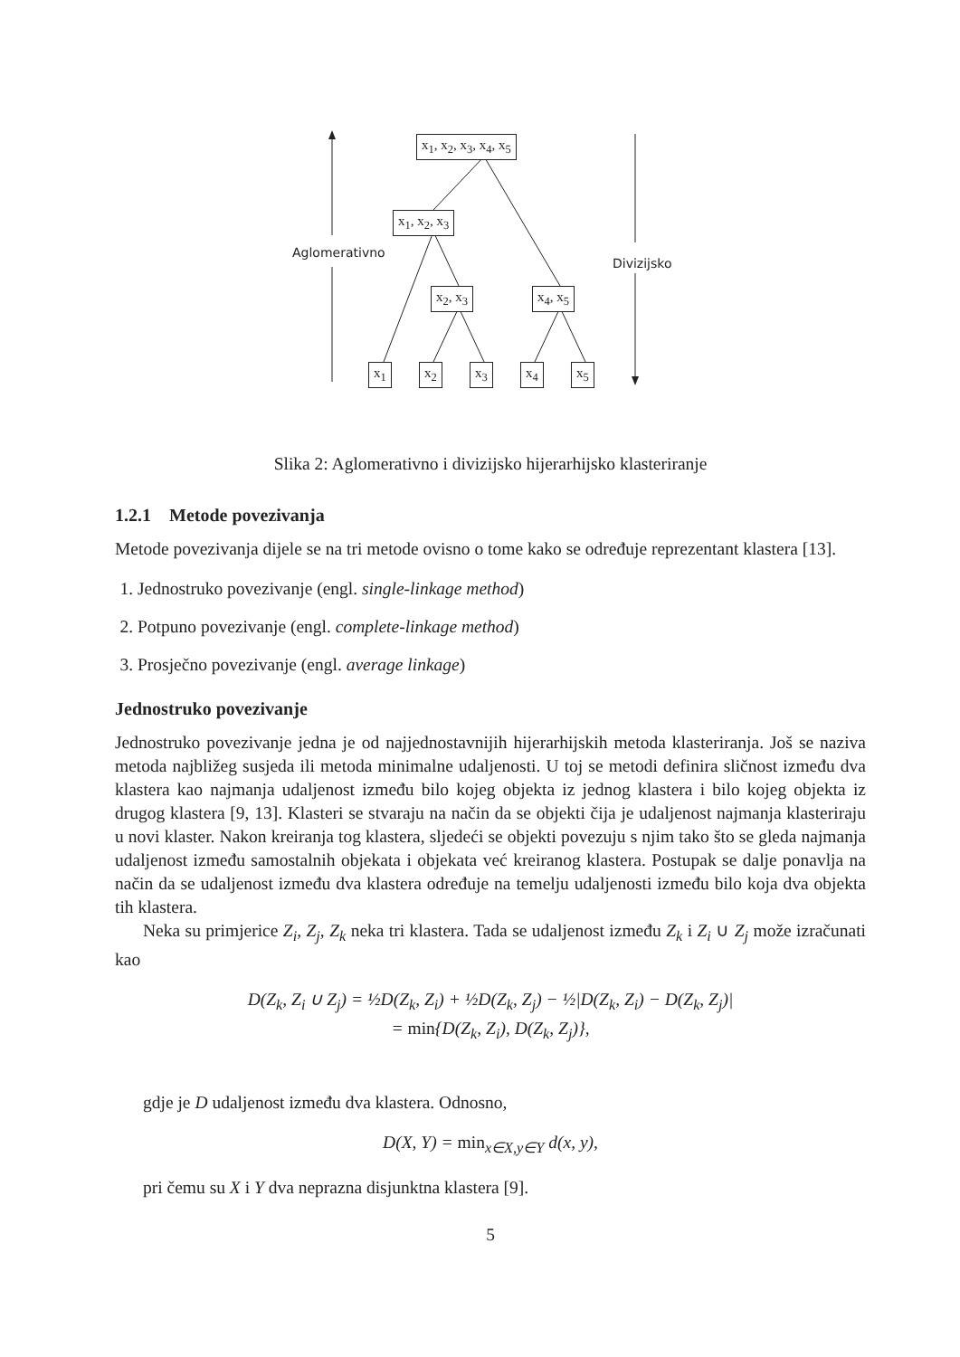Aglomerativno
Divizijsko
x<sub>1</sub>, x<sub>2</sub>, x<sub>3</sub>, x<sub>4</sub>, x<sub>5</sub>
x<sub>1</sub>, x<sub>2</sub>, x<sub>3</sub>
x<sub>2</sub>, x<sub>3</sub> x<sub>4</sub>, x<sub>5</sub>
x<sub>1</sub> x<sub>2</sub> x<sub>3</sub> x<sub>4</sub> x<sub>5</sub>
Slika 2: Aglomerativno i divizijsko hijerarhijsko klasteriranje
1.2.1 Metode povezivanja
Metode povezivanja dijele se na tri metode ovisno o tome kako se određuje reprezentant klastera [13].
1. Jednostruko povezivanje (engl. single-linkage method)
2. Potpuno povezivanje (engl. complete-linkage method)
3. Prosječno povezivanje (engl. average linkage)
Jednostruko povezivanje
Jednostruko povezivanje jedna je od najjednostavnijih hijerarhijskih metoda klasteriranja. Još se naziva metoda najbližeg susjeda ili metoda minimalne udaljenosti. U toj se metodi definira sličnost između dva klastera kao najmanja udaljenost između bilo kojeg objekta iz jednog klastera i bilo kojeg objekta iz drugog klastera [9, 13]. Klasteri se stvaraju na način da se objekti čija je udaljenost najmanja klasteriraju u novi klaster. Nakon kreiranja tog klastera, sljedeći se objekti povezuju s njim tako što se gleda najmanja udaljenost između samostalnih objekata i objekata već kreiranog klastera. Postupak se dalje ponavlja na način da se udaljenost između dva klastera određuje na temelju udaljenosti između bilo koja dva objekta tih klastera.
Neka su primjerice Z<sub>i</sub>, Z<sub>j</sub>, Z<sub>k</sub> neka tri klastera. Tada se udaljenost između Z<sub>k</sub> i Z<sub>i</sub> ∪ Z<sub>j</sub> može izračunati kao
D(Z<sub>k</sub>, Z<sub>i</sub> ∪ Z<sub>j</sub>) = ½D(Z<sub>k</sub>, Z<sub>i</sub>) + ½D(Z<sub>k</sub>, Z<sub>j</sub>) − ½|D(Z<sub>k</sub>, Z<sub>i</sub>) − D(Z<sub>k</sub>, Z<sub>j</sub>)|
= min{D(Z<sub>k</sub>, Z<sub>i</sub>), D(Z<sub>k</sub>, Z<sub>j</sub>)},
gdje je D udaljenost između dva klastera. Odnosno,
D(X, Y) = min<sub>x∈X,y∈Y</sub> d(x, y),
pri čemu su X i Y dva neprazna disjunktna klastera [9].
5